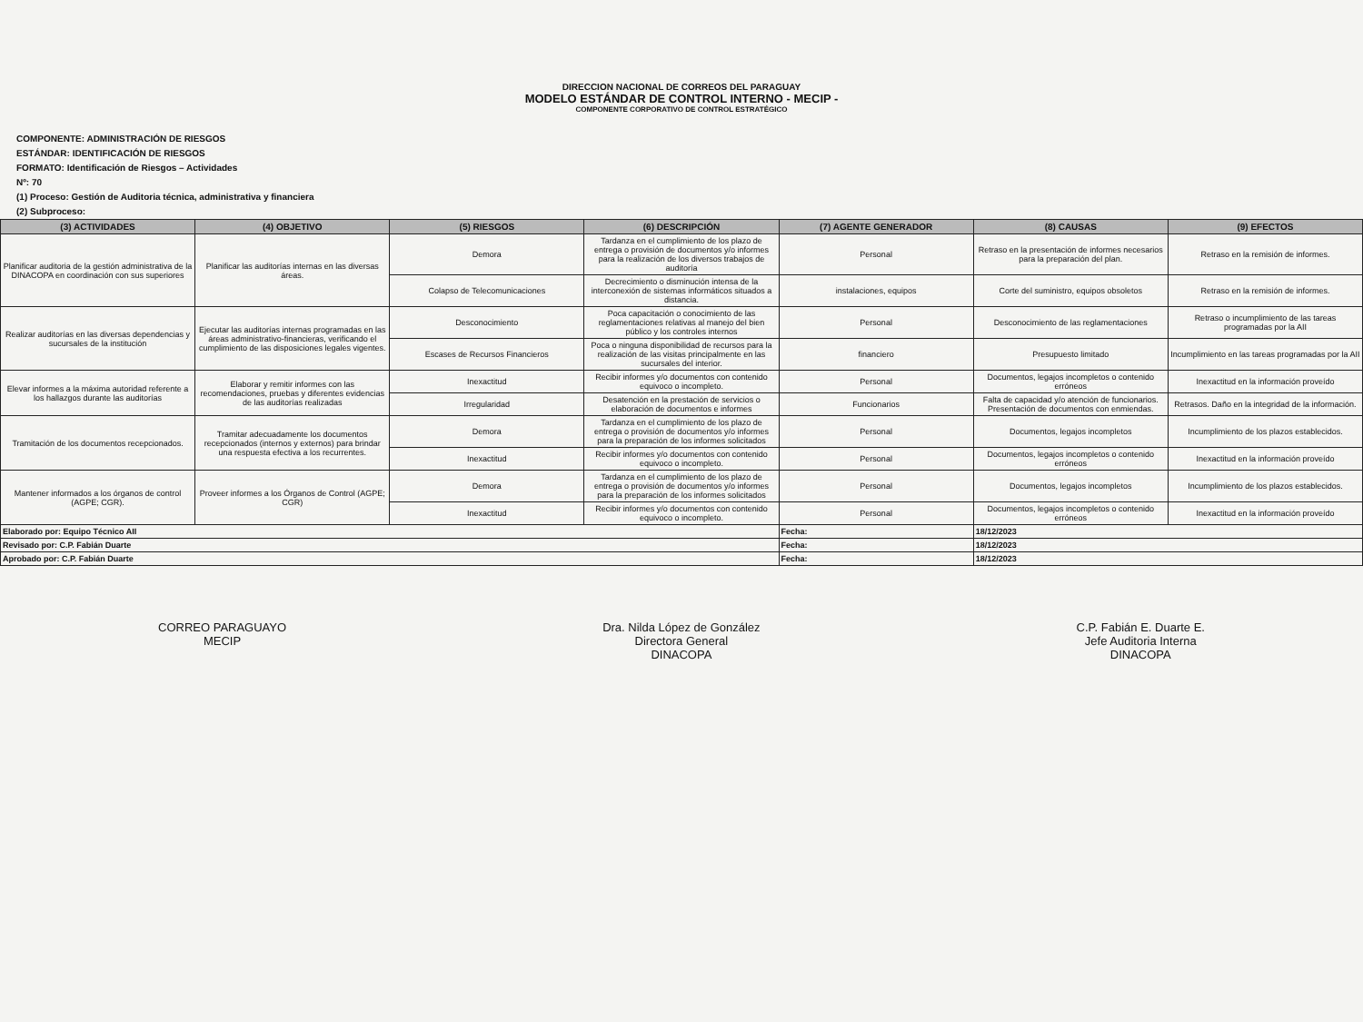DIRECCION NACIONAL DE CORREOS DEL PARAGUAY
MODELO ESTÁNDAR DE CONTROL INTERNO - MECIP -
COMPONENTE CORPORATIVO DE CONTROL ESTRATÉGICO
COMPONENTE: ADMINISTRACIÓN DE RIESGOS
ESTÁNDAR: IDENTIFICACIÓN DE RIESGOS
FORMATO: Identificación de Riesgos – Actividades
Nº: 70
(1) Proceso: Gestión de Auditoria técnica, administrativa y financiera
(2) Subproceso:
| (3) ACTIVIDADES | (4) OBJETIVO | (5) RIESGOS | (6) DESCRIPCIÓN | (7) AGENTE GENERADOR | (8) CAUSAS | (9) EFECTOS |
| --- | --- | --- | --- | --- | --- | --- |
| Planificar auditoria de la gestión administrativa de la DINACOPA en coordinación con sus superiores | Planificar las auditorías internas en las diversas áreas. | Demora | Tardanza en el cumplimiento de los plazo de entrega o provisión de documentos y/o informes para la realización de los diversos trabajos de auditoría | Personal | Retraso en la presentación de informes necesarios para la preparación del plan. | Retraso en la remisión de informes. |
| | | Colapso de Telecomunicaciones | Decrecimiento o disminución intensa de la interconexión de sistemas informáticos situados a distancia. | instalaciones, equipos | Corte del suministro, equipos obsoletos | Retraso en la remisión de informes. |
| Realizar auditorías en las diversas dependencias y sucursales de la institución | Ejecutar las auditorías internas programadas en las áreas administrativo-financieras, verificando el cumplimiento de las disposiciones legales vigentes. | Desconocimiento | Poca capacitación o conocimiento de las reglamentaciones relativas al manejo del bien público y los controles internos | Personal | Desconocimiento de las reglamentaciones | Retraso o incumplimiento de las tareas programadas por la AII |
| | | Escases de Recursos Financieros | Poca o ninguna disponibilidad de recursos para la realización de las visitas principalmente en las sucursales del interior. | financiero | Presupuesto limitado | Incumplimiento en las tareas programadas por la AII |
| Elevar informes a la máxima autoridad referente a los hallazgos durante las auditorías | Elaborar y remitir informes con las recomendaciones, pruebas y diferentes evidencias de las auditorías realizadas | Inexactitud | Recibir informes y/o documentos con contenido equivoco o incompleto. | Personal | Documentos, legajos incompletos o contenido erróneos | Inexactitud en la información proveído |
| | | Irregularidad | Desatención en la prestación de servicios o elaboración de documentos e informes | Funcionarios | Falta de capacidad y/o atención de funcionarios. Presentación de documentos con enmiendas. | Retrasos. Daño en la integridad de la información. |
| Tramitación de los documentos recepcionados. | Tramitar adecuadamente los documentos recepcionados (internos y externos) para brindar una respuesta efectiva a los recurrentes. | Demora | Tardanza en el cumplimiento de los plazo de entrega o provisión de documentos y/o informes para la preparación de los informes solicitados | Personal | Documentos, legajos incompletos | Incumplimiento de los plazos establecidos. |
| | | Inexactitud | Recibir informes y/o documentos con contenido equivoco o incompleto. | Personal | Documentos, legajos incompletos o contenido erróneos | Inexactitud en la información proveído |
| Mantener informados a los órganos de control (AGPE; CGR). | Proveer informes a los Órganos de Control (AGPE; CGR) | Demora | Tardanza en el cumplimiento de los plazo de entrega o provisión de documentos y/o informes para la preparación de los informes solicitados | Personal | Documentos, legajos incompletos | Incumplimiento de los plazos establecidos. |
| | | Inexactitud | Recibir informes y/o documentos con contenido equivoco o incompleto. | Personal | Documentos, legajos incompletos o contenido erróneos | Inexactitud en la información proveído |
| Elaborado por: Equipo Técnico AII | | | | Fecha: | 18/12/2023 | |
| Revisado por: C.P. Fabián Duarte | | | | Fecha: | 18/12/2023 | |
| Aprobado por: C.P. Fabián Duarte | | | | Fecha: | 18/12/2023 | |
CORREO PARAGUAYO
MECIP
Dra. Nilda López de González
Directora General
DINACOPA
C.P. Fabián E. Duarte E.
Jefe Auditoria Interna
DINACOPA